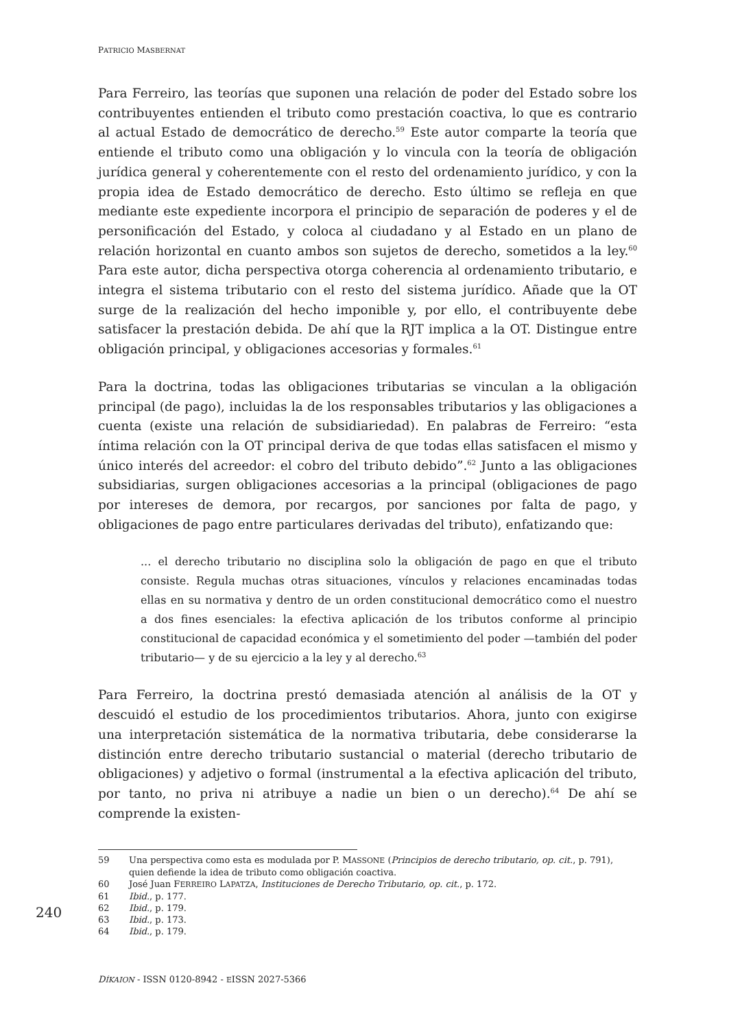PATRICIO MASBERNAT
Para Ferreiro, las teorías que suponen una relación de poder del Estado sobre los contribuyentes entienden el tributo como prestación coactiva, lo que es contrario al actual Estado de democrático de derecho.<sup>59</sup> Este autor comparte la teoría que entiende el tributo como una obligación y lo vincula con la teoría de obligación jurídica general y coherentemente con el resto del ordenamiento jurídico, y con la propia idea de Estado democrático de derecho. Esto último se refleja en que mediante este expediente incorpora el principio de separación de poderes y el de personificación del Estado, y coloca al ciudadano y al Estado en un plano de relación horizontal en cuanto ambos son sujetos de derecho, sometidos a la ley.<sup>60</sup> Para este autor, dicha perspectiva otorga coherencia al ordenamiento tributario, e integra el sistema tributario con el resto del sistema jurídico. Añade que la OT surge de la realización del hecho imponible y, por ello, el contribuyente debe satisfacer la prestación debida. De ahí que la RJT implica a la OT. Distingue entre obligación principal, y obligaciones accesorias y formales.<sup>61</sup>
Para la doctrina, todas las obligaciones tributarias se vinculan a la obligación principal (de pago), incluidas la de los responsables tributarios y las obligaciones a cuenta (existe una relación de subsidiariedad). En palabras de Ferreiro: “esta íntima relación con la OT principal deriva de que todas ellas satisfacen el mismo y único interés del acreedor: el cobro del tributo debido”.<sup>62</sup> Junto a las obligaciones subsidiarias, surgen obligaciones accesorias a la principal (obligaciones de pago por intereses de demora, por recargos, por sanciones por falta de pago, y obligaciones de pago entre particulares derivadas del tributo), enfatizando que:
... el derecho tributario no disciplina solo la obligación de pago en que el tributo consiste. Regula muchas otras situaciones, vínculos y relaciones encaminadas todas ellas en su normativa y dentro de un orden constitucional democrático como el nuestro a dos fines esenciales: la efectiva aplicación de los tributos conforme al principio constitucional de capacidad económica y el sometimiento del poder —también del poder tributario— y de su ejercicio a la ley y al derecho.<sup>63</sup>
Para Ferreiro, la doctrina prestó demasiada atención al análisis de la OT y descuidó el estudio de los procedimientos tributarios. Ahora, junto con exigirse una interpretación sistemática de la normativa tributaria, debe considerarse la distinción entre derecho tributario sustancial o material (derecho tributario de obligaciones) y adjetivo o formal (instrumental a la efectiva aplicación del tributo, por tanto, no priva ni atribuye a nadie un bien o un derecho).<sup>64</sup> De ahí se comprende la existen-
59 Una perspectiva como esta es modulada por P. MASSONE (Principios de derecho tributario, op. cit., p. 791), quien defiende la idea de tributo como obligación coactiva.
60 José Juan FERREIRO LAPATZA, Instituciones de Derecho Tributario, op. cit., p. 172.
61 Ibid., p. 177.
62 Ibid., p. 179.
63 Ibid., p. 173.
64 Ibid., p. 179.
240
DÍKAION - ISSN 0120-8942 - EISSN 2027-5366